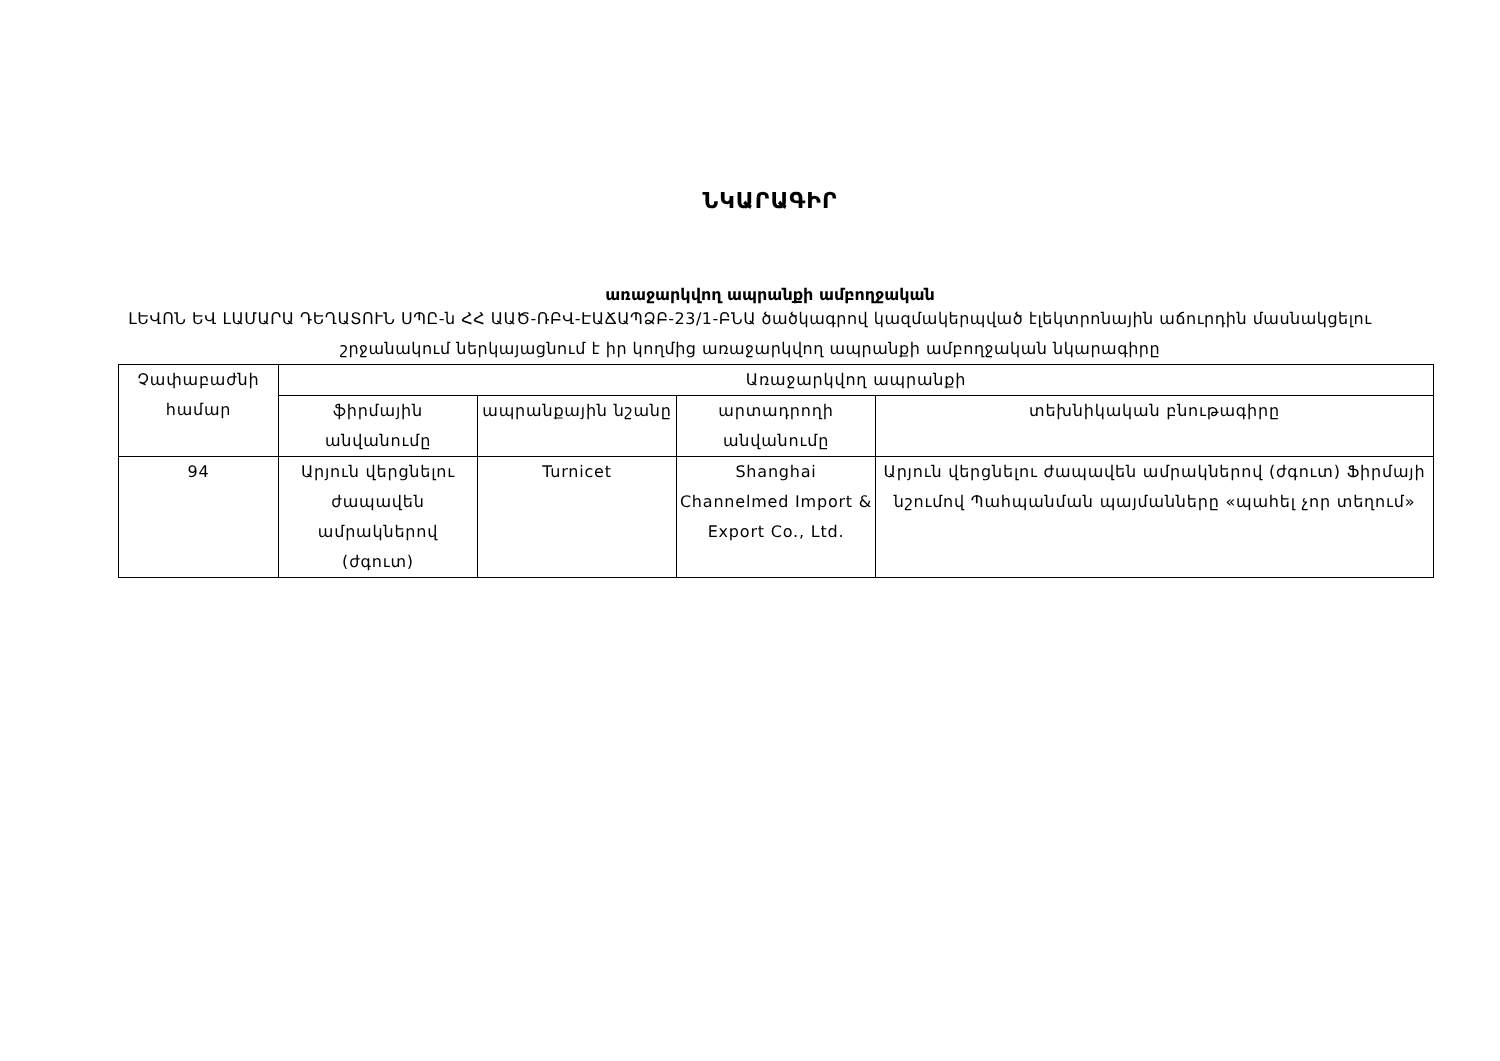ՆԿԱՐԱԳԻՐ
առաջարկվող ապրանքի ամբողջական
ԼԵՎՈՆ ԵՎ ԼԱՄԱՐԱ ԴԵՂԱՏՈՒՆ ՍՊԸ-ն ՀՀ ԱԱԾ-ՌԲՎ-ԷԱՃԱՊՁԲ-23/1-ԲՆԱ ծածկագրով կազմակերպված էլեկտրոնային աճուրդին մասնակցելու շրջանակում ներկայացնում է իր կողմից առաջարկվող ապրանքի ամբողջական նկարագիրը
| Չափաբաժնի համար | Առաջարկվող ապրանքի | | | |
| --- | --- | --- | --- | --- |
| | ֆիրմային անվանումը | ապրանքային նշանը | արտադրողի անվանումը | տեխնիկական բնութագիրը |
| 94 | Արյուն վերցնելու ժապավեն ամրակներով (ժգուտ) | Turnicet | Shanghai Channelmed Import & Export Co., Ltd. | Արյուն վերցնելու ժապավեն ամրակներով (ժգուտ) Ֆիրմայի նշումով Պահպանման պայմանները «պահել չոր տեղում» |